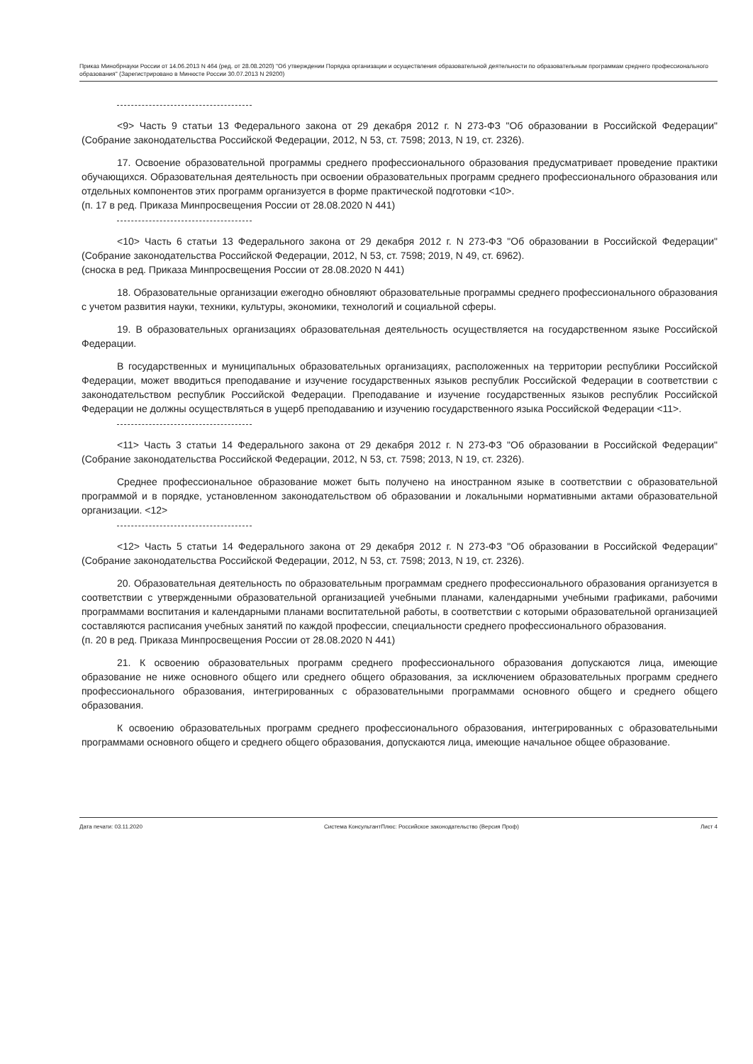Приказ Минобрнауки России от 14.06.2013 N 464 (ред. от 28.08.2020) "Об утверждении Порядка организации и осуществления образовательной деятельности по образовательным программам среднего профессионального образования" (Зарегистрировано в Минюсте России 30.07.2013 N 29200)
<9> Часть 9 статьи 13 Федерального закона от 29 декабря 2012 г. N 273-ФЗ "Об образовании в Российской Федерации" (Собрание законодательства Российской Федерации, 2012, N 53, ст. 7598; 2013, N 19, ст. 2326).
17. Освоение образовательной программы среднего профессионального образования предусматривает проведение практики обучающихся. Образовательная деятельность при освоении образовательных программ среднего профессионального образования или отдельных компонентов этих программ организуется в форме практической подготовки <10>.
(п. 17 в ред. Приказа Минпросвещения России от 28.08.2020 N 441)
<10> Часть 6 статьи 13 Федерального закона от 29 декабря 2012 г. N 273-ФЗ "Об образовании в Российской Федерации" (Собрание законодательства Российской Федерации, 2012, N 53, ст. 7598; 2019, N 49, ст. 6962).
(сноска в ред. Приказа Минпросвещения России от 28.08.2020 N 441)
18. Образовательные организации ежегодно обновляют образовательные программы среднего профессионального образования с учетом развития науки, техники, культуры, экономики, технологий и социальной сферы.
19. В образовательных организациях образовательная деятельность осуществляется на государственном языке Российской Федерации.
В государственных и муниципальных образовательных организациях, расположенных на территории республики Российской Федерации, может вводиться преподавание и изучение государственных языков республик Российской Федерации в соответствии с законодательством республик Российской Федерации. Преподавание и изучение государственных языков республик Российской Федерации не должны осуществляться в ущерб преподаванию и изучению государственного языка Российской Федерации <11>.
<11> Часть 3 статьи 14 Федерального закона от 29 декабря 2012 г. N 273-ФЗ "Об образовании в Российской Федерации" (Собрание законодательства Российской Федерации, 2012, N 53, ст. 7598; 2013, N 19, ст. 2326).
Среднее профессиональное образование может быть получено на иностранном языке в соответствии с образовательной программой и в порядке, установленном законодательством об образовании и локальными нормативными актами образовательной организации. <12>
<12> Часть 5 статьи 14 Федерального закона от 29 декабря 2012 г. N 273-ФЗ "Об образовании в Российской Федерации" (Собрание законодательства Российской Федерации, 2012, N 53, ст. 7598; 2013, N 19, ст. 2326).
20. Образовательная деятельность по образовательным программам среднего профессионального образования организуется в соответствии с утвержденными образовательной организацией учебными планами, календарными учебными графиками, рабочими программами воспитания и календарными планами воспитательной работы, в соответствии с которыми образовательной организацией составляются расписания учебных занятий по каждой профессии, специальности среднего профессионального образования.
(п. 20 в ред. Приказа Минпросвещения России от 28.08.2020 N 441)
21. К освоению образовательных программ среднего профессионального образования допускаются лица, имеющие образование не ниже основного общего или среднего общего образования, за исключением образовательных программ среднего профессионального образования, интегрированных с образовательными программами основного общего и среднего общего образования.
К освоению образовательных программ среднего профессионального образования, интегрированных с образовательными программами основного общего и среднего общего образования, допускаются лица, имеющие начальное общее образование.
Дата печати: 03.11.2020 Система КонсультантПлюс: Российское законодательство (Версия Проф) Лист 4